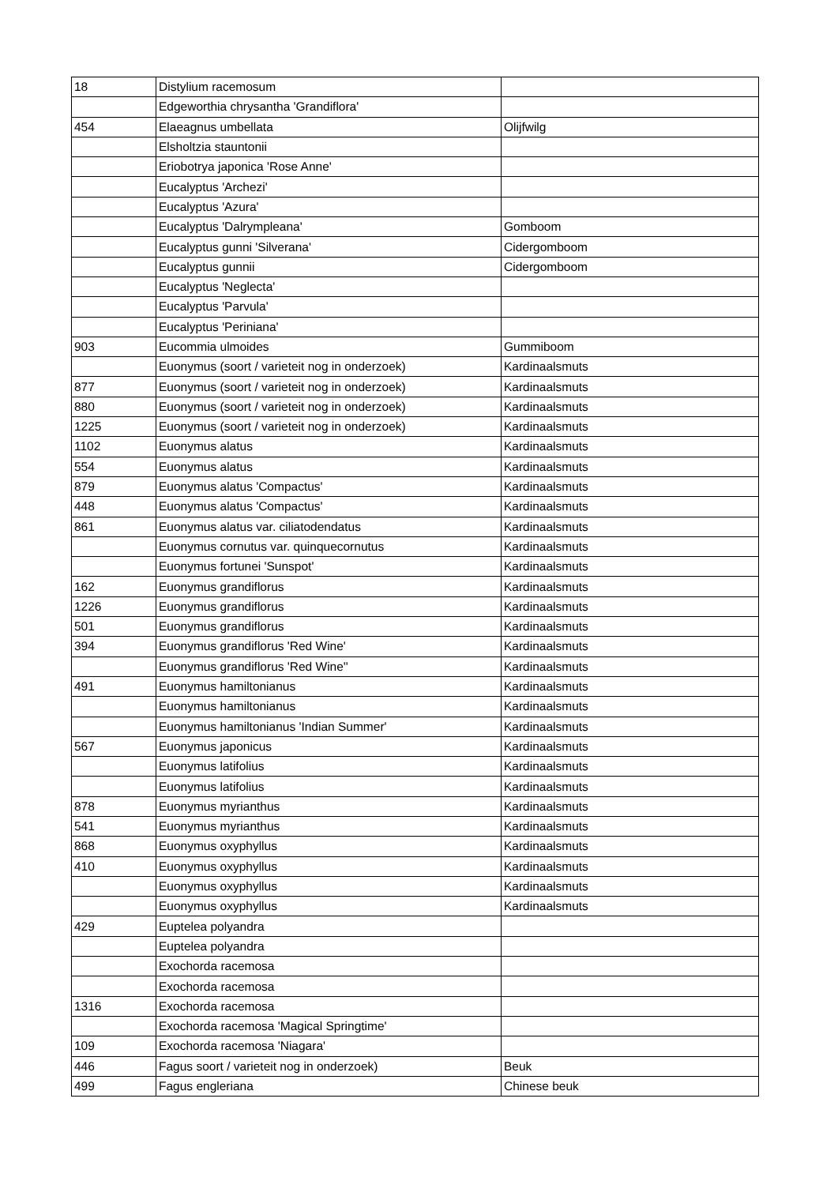| 18 | Distylium racemosum | |
| | Edgeworthia chrysantha 'Grandiflora' | |
| 454 | Elaeagnus umbellata | Olijfwilg |
| | Elsholtzia stauntonii | |
| | Eriobotrya japonica 'Rose Anne' | |
| | Eucalyptus 'Archezi' | |
| | Eucalyptus 'Azura' | |
| | Eucalyptus 'Dalrympleana' | Gomboom |
| | Eucalyptus gunni 'Silverana' | Cidergomboom |
| | Eucalyptus gunnii | Cidergomboom |
| | Eucalyptus 'Neglecta' | |
| | Eucalyptus 'Parvula' | |
| | Eucalyptus 'Periniana' | |
| 903 | Eucommia ulmoides | Gummiboom |
| | Euonymus (soort / varieteit nog in onderzoek) | Kardinaalsmuts |
| 877 | Euonymus (soort / varieteit nog in onderzoek) | Kardinaalsmuts |
| 880 | Euonymus (soort / varieteit nog in onderzoek) | Kardinaalsmuts |
| 1225 | Euonymus (soort / varieteit nog in onderzoek) | Kardinaalsmuts |
| 1102 | Euonymus alatus | Kardinaalsmuts |
| 554 | Euonymus alatus | Kardinaalsmuts |
| 879 | Euonymus alatus 'Compactus' | Kardinaalsmuts |
| 448 | Euonymus alatus 'Compactus' | Kardinaalsmuts |
| 861 | Euonymus alatus var. ciliatodendatus | Kardinaalsmuts |
| | Euonymus cornutus var. quinquecornutus | Kardinaalsmuts |
| | Euonymus fortunei 'Sunspot' | Kardinaalsmuts |
| 162 | Euonymus grandiflorus | Kardinaalsmuts |
| 1226 | Euonymus grandiflorus | Kardinaalsmuts |
| 501 | Euonymus grandiflorus | Kardinaalsmuts |
| 394 | Euonymus grandiflorus 'Red Wine' | Kardinaalsmuts |
| | Euonymus grandiflorus 'Red Wine'' | Kardinaalsmuts |
| 491 | Euonymus hamiltonianus | Kardinaalsmuts |
| | Euonymus hamiltonianus | Kardinaalsmuts |
| | Euonymus hamiltonianus 'Indian Summer' | Kardinaalsmuts |
| 567 | Euonymus japonicus | Kardinaalsmuts |
| | Euonymus latifolius | Kardinaalsmuts |
| | Euonymus latifolius | Kardinaalsmuts |
| 878 | Euonymus myrianthus | Kardinaalsmuts |
| 541 | Euonymus myrianthus | Kardinaalsmuts |
| 868 | Euonymus oxyphyllus | Kardinaalsmuts |
| 410 | Euonymus oxyphyllus | Kardinaalsmuts |
| | Euonymus oxyphyllus | Kardinaalsmuts |
| | Euonymus oxyphyllus | Kardinaalsmuts |
| 429 | Euptelea polyandra | |
| | Euptelea polyandra | |
| | Exochorda racemosa | |
| | Exochorda racemosa | |
| 1316 | Exochorda racemosa | |
| | Exochorda racemosa 'Magical Springtime' | |
| 109 | Exochorda racemosa 'Niagara' | |
| 446 | Fagus soort / varieteit nog in onderzoek) | Beuk |
| 499 | Fagus engleriana | Chinese beuk |